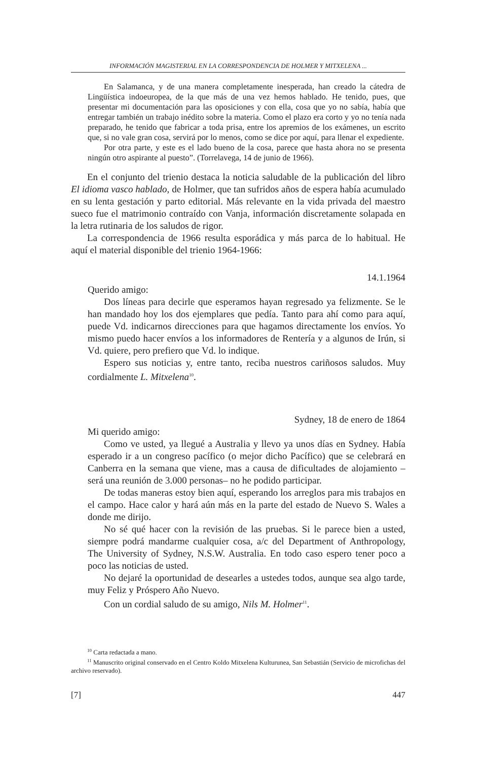INFORMACIÓN MAGISTERIAL EN LA CORRESPONDENCIA DE HOLMER Y MITXELENA ...
En Salamanca, y de una manera completamente inesperada, han creado la cátedra de Lingüística indoeuropea, de la que más de una vez hemos hablado. He tenido, pues, que presentar mi documentación para las oposiciones y con ella, cosa que yo no sabía, había que entregar también un trabajo inédito sobre la materia. Como el plazo era corto y yo no tenía nada preparado, he tenido que fabricar a toda prisa, entre los apremios de los exámenes, un escrito que, si no vale gran cosa, servirá por lo menos, como se dice por aquí, para llenar el expediente.
Por otra parte, y este es el lado bueno de la cosa, parece que hasta ahora no se presenta ningún otro aspirante al puesto”. (Torrelavega, 14 de junio de 1966).
En el conjunto del trienio destaca la noticia saludable de la publicación del libro El idioma vasco hablado, de Holmer, que tan sufridos años de espera había acumulado en su lenta gestación y parto editorial. Más relevante en la vida privada del maestro sueco fue el matrimonio contraído con Vanja, información discretamente solapada en la letra rutinaria de los saludos de rigor.
La correspondencia de 1966 resulta esporádica y más parca de lo habitual. He aquí el material disponible del trienio 1964-1966:
14.1.1964
Querido amigo:
Dos líneas para decirle que esperamos hayan regresado ya felizmente. Se le han mandado hoy los dos ejemplares que pedía. Tanto para ahí como para aquí, puede Vd. indicarnos direcciones para que hagamos directamente los envíos. Yo mismo puedo hacer envíos a los informadores de Rentería y a algunos de Irún, si Vd. quiere, pero prefiero que Vd. lo indique.
Espero sus noticias y, entre tanto, reciba nuestros cariñosos saludos. Muy cordialmente L. Mitxelena<sup>10</sup>.
Sydney, 18 de enero de 1864
Mi querido amigo:
Como ve usted, ya llegué a Australia y llevo ya unos días en Sydney. Había esperado ir a un congreso pacífico (o mejor dicho Pacífico) que se celebrará en Canberra en la semana que viene, mas a causa de dificultades de alojamiento –será una reunión de 3.000 personas– no he podido participar.
De todas maneras estoy bien aquí, esperando los arreglos para mis trabajos en el campo. Hace calor y hará aún más en la parte del estado de Nuevo S. Wales a donde me dirijo.
No sé qué hacer con la revisión de las pruebas. Si le parece bien a usted, siempre podrá mandarme cualquier cosa, a/c del Department of Anthropology, The University of Sydney, N.S.W. Australia. En todo caso espero tener poco a poco las noticias de usted.
No dejaré la oportunidad de desearles a ustedes todos, aunque sea algo tarde, muy Feliz y Próspero Año Nuevo.
Con un cordial saludo de su amigo, Nils M. Holmer<sup>11</sup>.
<sup>10</sup> Carta redactada a mano.
<sup>11</sup> Manuscrito original conservado en el Centro Koldo Mitxelena Kulturunea, San Sebastián (Servicio de microfichas del archivo reservado).
[7] 447